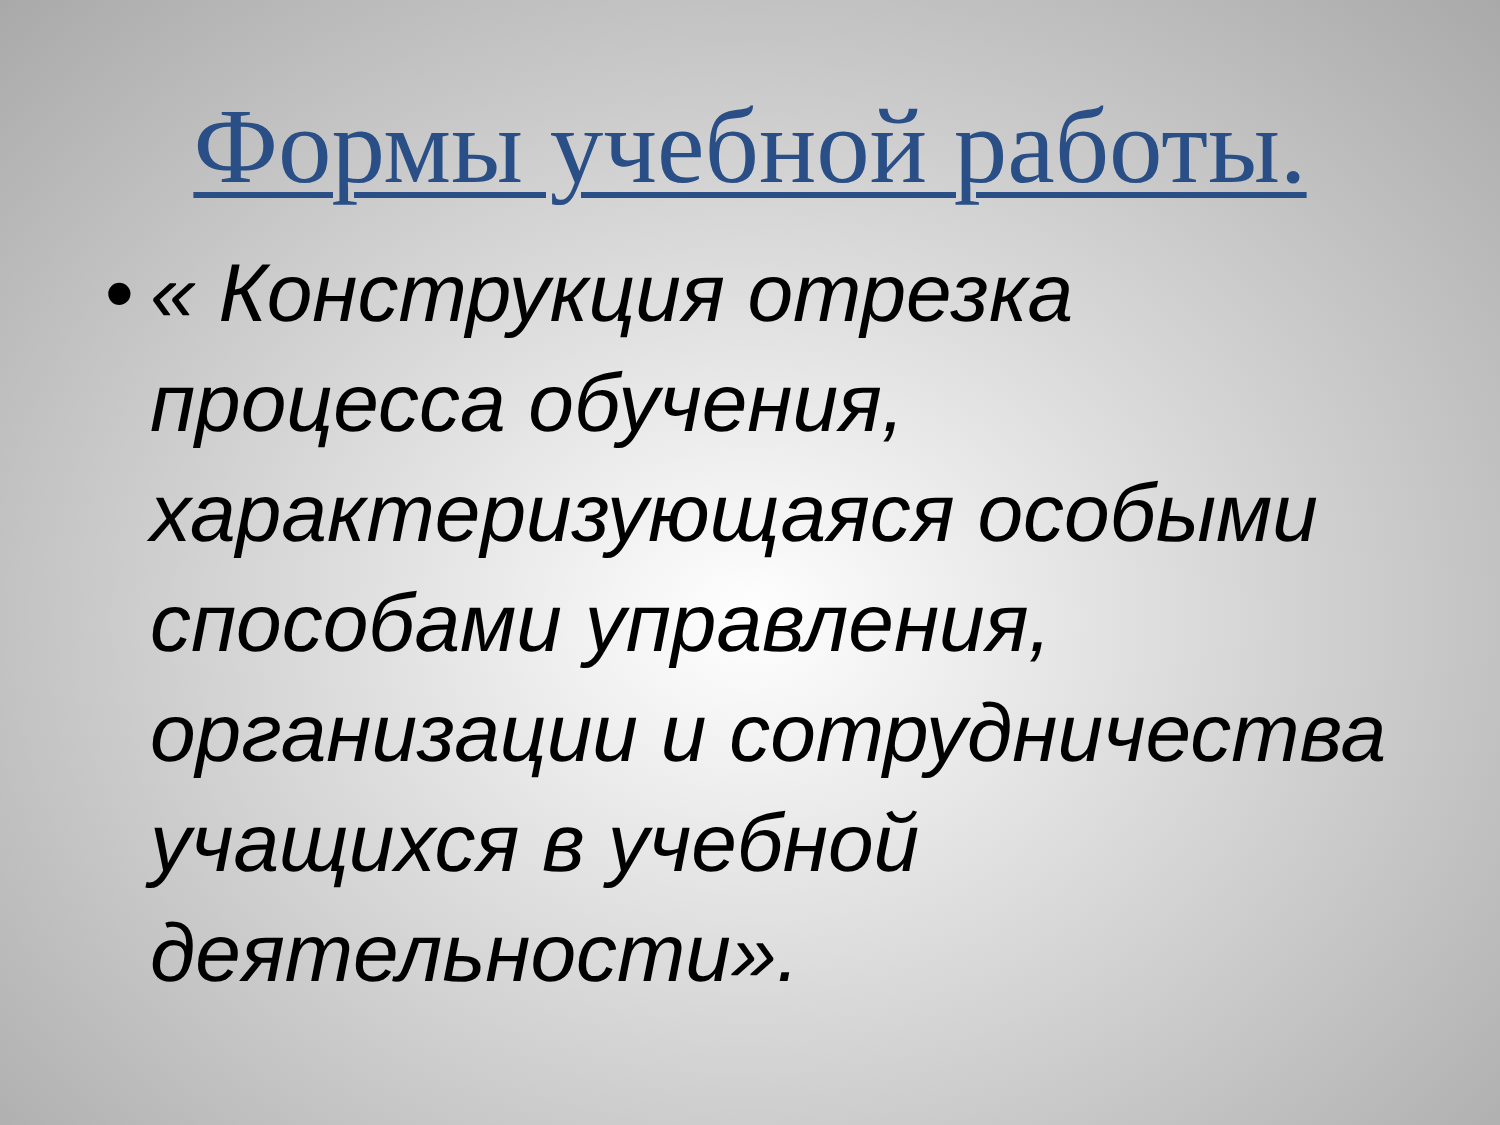Формы учебной работы.
•
« Конструкция отрезка процесса обучения, характеризующаяся особыми способами управления, организации и сотрудничества учащихся в учебной деятельности».